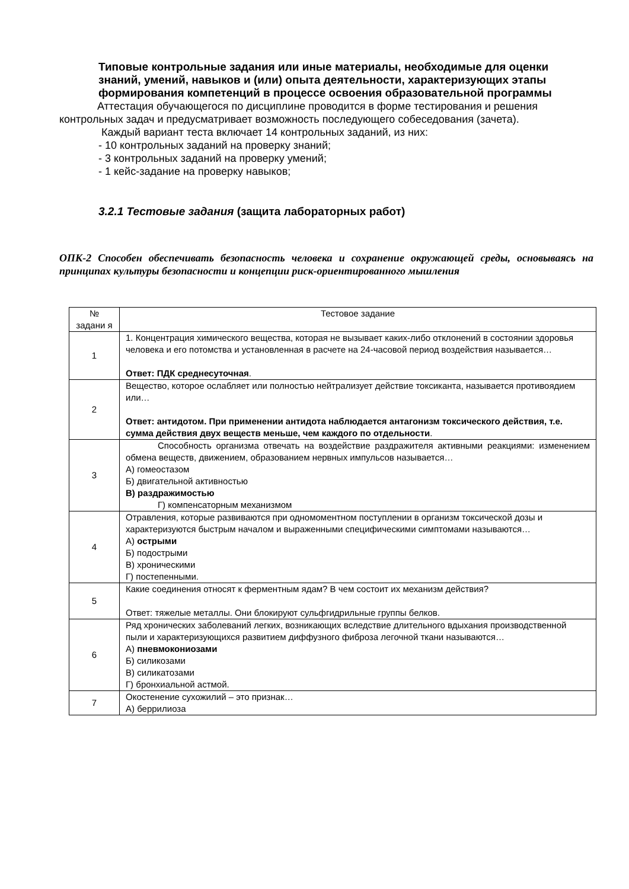Типовые контрольные задания или иные материалы, необходимые для оценки знаний, умений, навыков и (или) опыта деятельности, характеризующих этапы формирования компетенций в процессе освоения образовательной программы
Аттестация обучающегося по дисциплине проводится в форме тестирования и решения контрольных задач и предусматривает возможность последующего собеседования (зачета).
Каждый вариант теста включает 14 контрольных заданий, из них:
- 10 контрольных заданий на проверку знаний;
- 3 контрольных заданий на проверку умений;
- 1 кейс-задание на проверку навыков;
3.2.1 Тестовые задания (защита лабораторных работ)
ОПК-2 Способен обеспечивать безопасность человека и сохранение окружающей среды, основываясь на принципах культуры безопасности и концепции риск-ориентированного мышления
| № задани я | Тестовое задание |
| 1 | 1. Концентрация химического вещества, которая не вызывает каких-либо отклонений в состоянии здоровья человека и его потомства и установленная в расчете на 24-часовой период воздействия называется… Ответ: ПДК среднесуточная . |
| 2 | Вещество, которое ослабляет или полностью нейтрализует действие токсиканта, называется противоядием или… Ответ: антидотом. При применении антидота наблюдается антагонизм токсического действия, т.е. сумма действия двух веществ меньше, чем каждого по отдельности . |
| 3 | Способность организма отвечать на воздействие раздражителя активными реакциями: изменением обмена веществ, движением, образованием нервных импульсов называется… А) гомеостазом Б) двигательной активностью В) раздражимостью Г) компенсаторным механизмом |
| 4 | Отравления, которые развиваются при одномоментном поступлении в организм токсической дозы и характеризуются быстрым началом и выраженными специфическими симптомами называются… А) острыми Б) подострыми В) хроническими Г) постепенными. |
| 5 | Какие соединения относят к ферментным ядам? В чем состоит их механизм действия? Ответ: тяжелые металлы. Они блокируют сульфгидрильные группы белков. |
| 6 | Ряд хронических заболеваний легких, возникающих вследствие длительного вдыхания производственной пыли и характеризующихся развитием диффузного фиброза легочной ткани называются… А) пневмокониозами Б) силикозами В) силикатозами Г) бронхиальной астмой. |
| 7 | Окостенение сухожилий – это признак… А) беррилиоза |